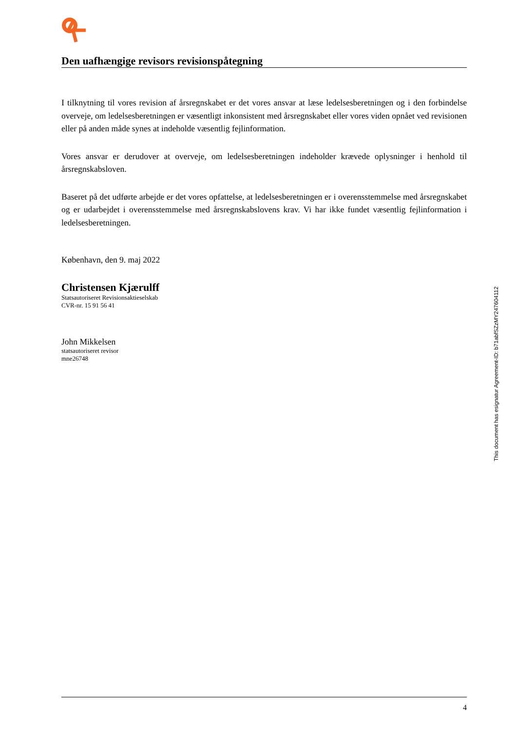Den uafhængige revisors revisionspåtegning
I tilknytning til vores revision af årsregnskabet er det vores ansvar at læse ledelsesberetningen og i den forbindelse overveje, om ledelsesberetningen er væsentligt inkonsistent med årsregnskabet eller vores viden opnået ved revisionen eller på anden måde synes at indeholde væsentlig fejlinformation.
Vores ansvar er derudover at overveje, om ledelsesberetningen indeholder krævede oplysninger i henhold til årsregnskabsloven.
Baseret på det udførte arbejde er det vores opfattelse, at ledelsesberetningen er i overensstemmelse med årsregnskabet og er udarbejdet i overensstemmelse med årsregnskabslovens krav. Vi har ikke fundet væsentlig fejlinformation i ledelsesberetningen.
København, den 9. maj 2022
Christensen Kjærulff
Statsautoriseret Revisionsaktieselskab
CVR-nr. 15 91 56 41
John Mikkelsen
statsautoriseret revisor
mne26748
This document has esignatur Agreement-ID: b71abfSZzMY247604112
4